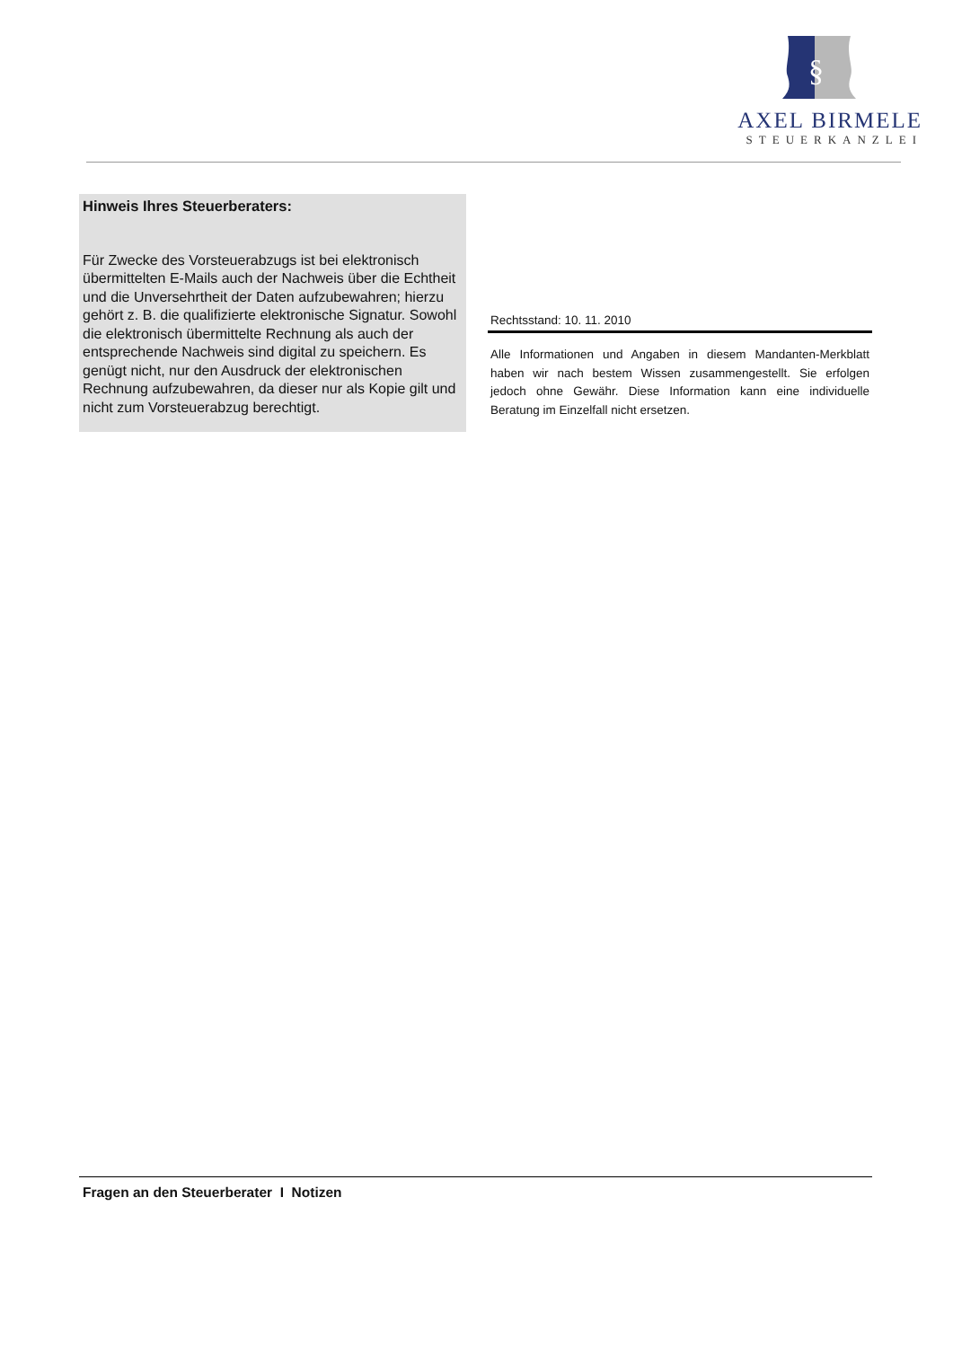§
AXEL BIRMELE
STEUERKANZLEI
Hinweis Ihres Steuerberaters:
Für Zwecke des Vorsteuerabzugs ist bei elektronisch übermittelten E-Mails auch der Nachweis über die Echtheit und die Unversehrtheit der Daten aufzubewahren; hierzu gehört z. B. die qualifizierte elektronische Signatur. Sowohl die elektronisch übermittelte Rechnung als auch der entsprechende Nachweis sind digital zu speichern. Es genügt nicht, nur den Ausdruck der elektronischen Rechnung aufzubewahren, da dieser nur als Kopie gilt und nicht zum Vorsteuerabzug berechtigt.
Rechtsstand: 10. 11. 2010
Alle Informationen und Angaben in diesem Mandanten-Merkblatt haben wir nach bestem Wissen zusammengestellt. Sie erfolgen jedoch ohne Gewähr. Diese Information kann eine individuelle Beratung im Einzelfall nicht ersetzen.
Fragen an den Steuerberater I Notizen